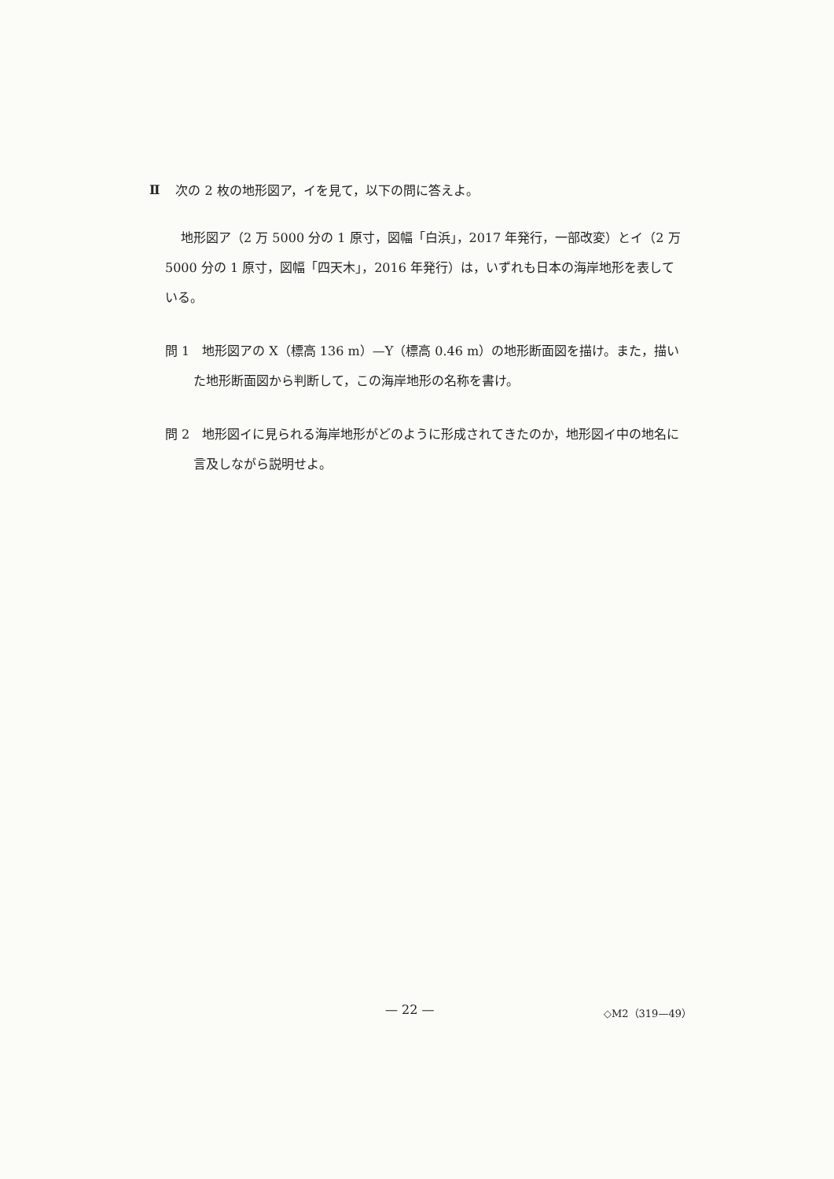Ⅱ
次の 2 枚の地形図ア，イを見て，以下の問に答えよ。
地形図ア（2 万 5000 分の 1 原寸，図幅「白浜」，2017 年発行，一部改変）とイ（2 万 5000 分の 1 原寸，図幅「四天木」，2016 年発行）は，いずれも日本の海岸地形を表している。
問 1　地形図アの X（標高 136 m）—Y（標高 0.46 m）の地形断面図を描け。また，描いた地形断面図から判断して，この海岸地形の名称を書け。
問 2　地形図イに見られる海岸地形がどのように形成されてきたのか，地形図イ中の地名に言及しながら説明せよ。
— 22 — ◇M2（319—49）